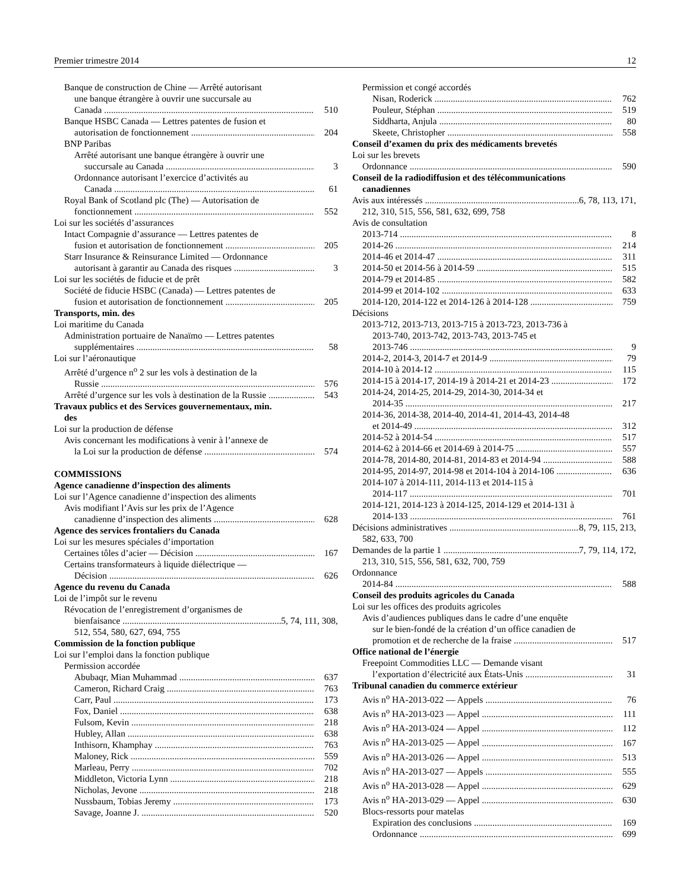Premier trimestre 2014 12
Banque de construction de Chine — Arrêté autorisant
une banque étrangère à ouvrir une succursale au
Canada 510
Banque HSBC Canada — Lettres patentes de fusion et
autorisation de fonctionnement 204
BNP Paribas
Arrêté autorisant une banque étrangère à ouvrir une
succursale au Canada 3
Ordonnance autorisant l’exercice d’activités au
Canada 61
Royal Bank of Scotland plc (The) — Autorisation de
fonctionnement 552
Loi sur les sociétés d’assurances
Intact Compagnie d’assurance — Lettres patentes de
fusion et autorisation de fonctionnement 205
Starr Insurance & Reinsurance Limited — Ordonnance
autorisant à garantir au Canada des risques 3
Loi sur les sociétés de fiducie et de prêt
Société de fiducie HSBC (Canada) — Lettres patentes de
fusion et autorisation de fonctionnement 205
Transports, min. des
Loi maritime du Canada
Administration portuaire de Nanaïmo — Lettres patentes
supplémentaires 58
Loi sur l’aéronautique
Arrêté d’urgence n<sup>o</sup> 2 sur les vols à destination de la
Russie 576
Arrêté d’urgence sur les vols à destination de la Russie 543
Travaux publics et des Services gouvernementaux, min.
des
Loi sur la production de défense
Avis concernant les modifications à venir à l’annexe de
la Loi sur la production de défense 574
COMMISSIONS
Agence canadienne d’inspection des aliments
Loi sur l’Agence canadienne d’inspection des aliments
Avis modifiant l’Avis sur les prix de l’Agence
canadienne d’inspection des aliments 628
Agence des services frontaliers du Canada
Loi sur les mesures spéciales d’importation
Certaines tôles d’acier — Décision 167
Certains transformateurs à liquide diélectrique —
Décision 626
Agence du revenu du Canada
Loi de l’impôt sur le revenu
Révocation de l’enregistrement d’organismes de
bienfaisance 5, 74, 111, 308,
512, 554, 580, 627, 694, 755
Commission de la fonction publique
Loi sur l’emploi dans la fonction publique
Permission accordée
Abubaqr, Mian Muhammad 637
Cameron, Richard Craig 763
Carr, Paul 173
Fox, Daniel 638
Fulsom, Kevin 218
Hubley, Allan 638
Inthisorn, Khamphay 763
Maloney, Rick 559
Marleau, Perry 702
Middleton, Victoria Lynn 218
Nicholas, Jevone 218
Nussbaum, Tobias Jeremy 173
Savage, Joanne J. 520
Permission et congé accordés
Nisan, Roderick 762
Pouleur, Stéphan 519
Siddharta, Anjula 80
Skeete, Christopher 558
Conseil d’examen du prix des médicaments brevetés
Loi sur les brevets
Ordonnance 590
Conseil de la radiodiffusion et des télécommunications
canadiennes
Avis aux intéressés 6, 78, 113, 171,
212, 310, 515, 556, 581, 632, 699, 758
Avis de consultation
2013-714 8
2014-26 214
2014-46 et 2014-47 311
2014-50 et 2014-56 à 2014-59 515
2014-79 et 2014-85 582
2014-99 et 2014-102 633
2014-120, 2014-122 et 2014-126 à 2014-128 759
Décisions
2013-712, 2013-713, 2013-715 à 2013-723, 2013-736 à
2013-740, 2013-742, 2013-743, 2013-745 et
2013-746 9
2014-2, 2014-3, 2014-7 et 2014-9 79
2014-10 à 2014-12 115
2014-15 à 2014-17, 2014-19 à 2014-21 et 2014-23 172
2014-24, 2014-25, 2014-29, 2014-30, 2014-34 et
2014-35 217
2014-36, 2014-38, 2014-40, 2014-41, 2014-43, 2014-48
et 2014-49 312
2014-52 à 2014-54 517
2014-62 à 2014-66 et 2014-69 à 2014-75 557
2014-78, 2014-80, 2014-81, 2014-83 et 2014-94 588
2014-95, 2014-97, 2014-98 et 2014-104 à 2014-106 636
2014-107 à 2014-111, 2014-113 et 2014-115 à
2014-117 701
2014-121, 2014-123 à 2014-125, 2014-129 et 2014-131 à
2014-133 761
Décisions administratives 8, 79, 115, 213,
582, 633, 700
Demandes de la partie 1 7, 79, 114, 172,
213, 310, 515, 556, 581, 632, 700, 759
Ordonnance
2014-84 588
Conseil des produits agricoles du Canada
Loi sur les offices des produits agricoles
Avis d’audiences publiques dans le cadre d’une enquête
sur le bien-fondé de la création d’un office canadien de
promotion et de recherche de la fraise 517
Office national de l’énergie
Freepoint Commodities LLC — Demande visant
l’exportation d’électricité aux États-Unis 31
Tribunal canadien du commerce extérieur
Avis n<sup>o</sup> HA-2013-022 — Appels 76
Avis n<sup>o</sup> HA-2013-023 — Appel 111
Avis n<sup>o</sup> HA-2013-024 — Appel 112
Avis n<sup>o</sup> HA-2013-025 — Appel 167
Avis n<sup>o</sup> HA-2013-026 — Appel 513
Avis n<sup>o</sup> HA-2013-027 — Appels 555
Avis n<sup>o</sup> HA-2013-028 — Appel 629
Avis n<sup>o</sup> HA-2013-029 — Appel 630
Blocs-ressorts pour matelas
Expiration des conclusions 169
Ordonnance 699